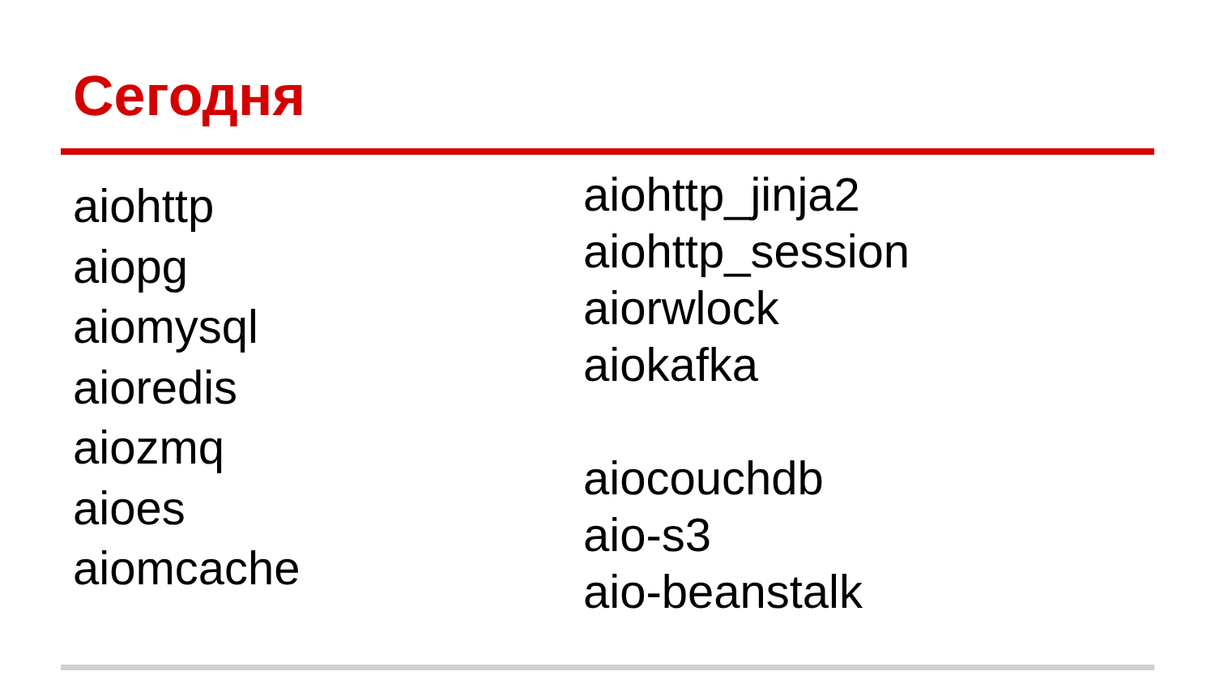Сегодня
aiohttp
aiopg
aiomysql
aioredis
aiozmq
aioes
aiomcache
aiohttp_jinja2
aiohttp_session
aiorwlock
aiokafka
aiocouchdb
aio-s3
aio-beanstalk